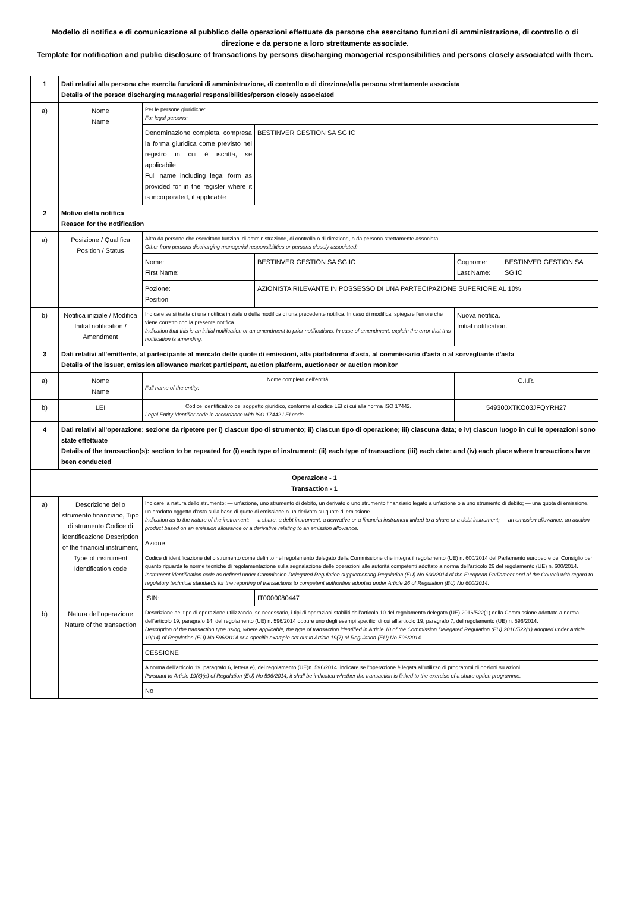Modello di notifica e di comunicazione al pubblico delle operazioni effettuate da persone che esercitano funzioni di amministrazione, di controllo o di direzione e da persone a loro strettamente associate.
Template for notification and public disclosure of transactions by persons discharging managerial responsibilities and persons closely associated with them.
| 1 | Dati relativi alla persona che esercita funzioni di amministrazione, di controllo o di direzione/alla persona strettamente associata Details of the person discharging managerial responsibilities/person closely associated | | | | |
| a) | Nome Name | Per le persone giuridiche: For legal persons: | | | |
| | | Denominazione completa, compresa la forma giuridica come previsto nel registro in cui è iscritta, se applicabile Full name including legal form as provided for in the register where it is incorporated, if applicable | BESTINVER GESTION SA SGIIC | | |
| 2 | Motivo della notifica Reason for the notification | | | | |
| a) | Posizione / Qualifica Position / Status | Altro da persone che esercitano funzioni di amministrazione, di controllo o di direzione, o da persona strettamente associata: Other from persons discharging managerial responsibilities or persons closely associated: | | | |
| | | Nome: First Name: | BESTINVER GESTION SA SGIIC | Cognome: Last Name: | BESTINVER GESTION SA SGIIC |
| | | Pozione: Position | AZIONISTA RILEVANTE IN POSSESSO DI UNA PARTECIPAZIONE SUPERIORE AL 10% | | |
| b) | Notifica iniziale / Modifica Initial notification / Amendment | Indicare se si tratta di una notifica iniziale o della modifica di una precedente notifica. In caso di modifica, spiegare l'errore che viene corretto con la presente notifica Indication that this is an initial notification or an amendment to prior notifications. In case of amendment, explain the error that this notification is amending. | | Nuova notifica. Initial notification. | |
| 3 | Dati relativi all'emittente, al partecipante al mercato delle quote di emissioni, alla piattaforma d'asta, al commissario d'asta o al sorvegliante d'asta Details of the issuer, emission allowance market participant, auction platform, auctioneer or auction monitor | | | | |
| a) | Nome Name | Nome completo dell'entità: Full name of the entity: | | C.I.R. | |
| b) | LEI | Codice identificativo del soggetto giuridico, conforme al codice LEI di cui alla norma ISO 17442. Legal Entity Identifier code in accordance with ISO 17442 LEI code. | | 549300XTKO03JFQYRH27 | |
| 4 | Dati relativi all'operazione: sezione da ripetere per i) ciascun tipo di strumento; ii) ciascun tipo di operazione; iii) ciascuna data; e iv) ciascun luogo in cui le operazioni sono state effettuate Details of the transaction(s): section to be repeated for (i) each type of instrument; (ii) each type of transaction; (iii) each date; and (iv) each place where transactions have been conducted | | | | |
| Operazione - 1 Transaction - 1 | | | | | |
| a) | Descrizione dello strumento finanziario, Tipo di strumento Codice di identificazione Description of the financial instrument, Type of instrument Identification code | Indicare la natura dello strumento: — un'azione, uno strumento di debito, un derivato o uno strumento finanziario legato a un'azione o a uno strumento di debito; — una quota di emissione, un prodotto oggetto d'asta sulla base di quote di emissione o un derivato su quote di emissione. Indication as to the nature of the instrument: — a share, a debt instrument, a derivative or a financial instrument linked to a share or a debt instrument; — an emission allowance, an auction product based on an emission allowance or a derivative relating to an emission allowance. | | | |
| | | Azione | | | |
| | | Codice di identificazione dello strumento come definito nel regolamento delegato della Commissione che integra il regolamento (UE) n. 600/2014 del Parlamento europeo e del Consiglio per quanto riguarda le norme tecniche di regolamentazione sulla segnalazione delle operazioni alle autorità competenti adottato a norma dell'articolo 26 del regolamento (UE) n. 600/2014. Instrument identification code as defined under Commission Delegated Regulation supplementing Regulation (EU) No 600/2014 of the European Parliament and of the Council with regard to regulatory technical standards for the reporting of transactions to competent authorities adopted under Article 26 of Regulation (EU) No 600/2014. | | | |
| | | ISIN: | IT0000080447 | | |
| b) | Natura dell'operazione Nature of the transaction | Descrizione del tipo di operazione utilizzando, se necessario, i tipi di operazioni stabiliti dall'articolo 10 del regolamento delegato (UE) 2016/522(1) della Commissione adottato a norma dell'articolo 19, paragrafo 14, del regolamento (UE) n. 596/2014 oppure uno degli esempi specifici di cui all'articolo 19, paragrafo 7, del regolamento (UE) n. 596/2014. Description of the transaction type using, where applicable, the type of transaction identified in Article 10 of the Commission Delegated Regulation (EU) 2016/522(1) adopted under Article 19(14) of Regulation (EU) No 596/2014 or a specific example set out in Article 19(7) of Regulation (EU) No 596/2014. | | | |
| | | CESSIONE | | | |
| | | A norma dell'articolo 19, paragrafo 6, lettera e), del regolamento (UE)n. 596/2014, indicare se l'operazione è legata all'utilizzo di programmi di opzioni su azioni Pursuant to Article 19(6)(e) of Regulation (EU) No 596/2014, it shall be indicated whether the transaction is linked to the exercise of a share option programme. | | | |
| | | No | | | |